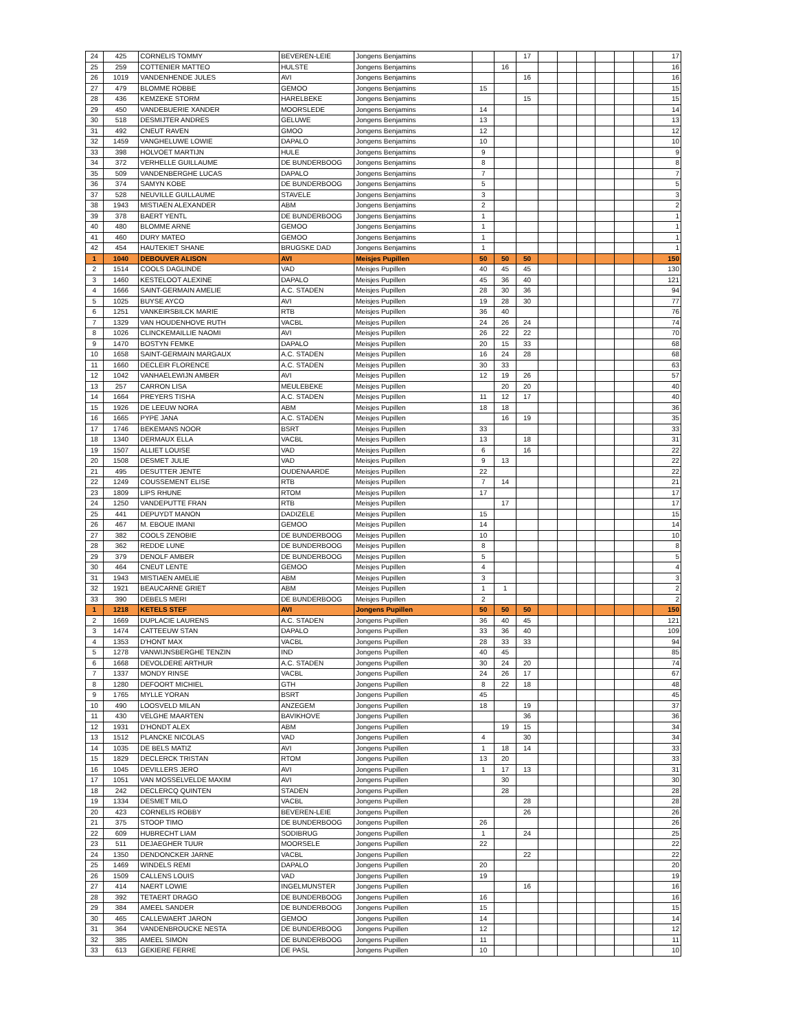| 24 | 425 | CORNELIS TOMMY | BEVEREN-LEIE | Jongens Benjamins | | | 17 | | | | | | | 17 |
| 25 | 259 | COTTENIER MATTEO | HULSTE | Jongens Benjamins | | 16 | | | | | | | | 16 |
| 26 | 1019 | VANDENHENDE JULES | AVI | Jongens Benjamins | | | 16 | | | | | | | 16 |
| 27 | 479 | BLOMME ROBBE | GEMOO | Jongens Benjamins | 15 | | | | | | | | | 15 |
| 28 | 436 | KEMZEKE STORM | HARELBEKE | Jongens Benjamins | | | 15 | | | | | | | 15 |
| 29 | 450 | VANDEBUERIE XANDER | MOORSLEDE | Jongens Benjamins | 14 | | | | | | | | | 14 |
| 30 | 518 | DESMIJTER ANDRES | GELUWE | Jongens Benjamins | 13 | | | | | | | | | 13 |
| 31 | 492 | CNEUT RAVEN | GMOO | Jongens Benjamins | 12 | | | | | | | | | 12 |
| 32 | 1459 | VANGHELUWE LOWIE | DAPALO | Jongens Benjamins | 10 | | | | | | | | | 10 |
| 33 | 398 | HOLVOET MARTIJN | HULE | Jongens Benjamins | 9 | | | | | | | | | 9 |
| 34 | 372 | VERHELLE GUILLAUME | DE BUNDERBOOG | Jongens Benjamins | 8 | | | | | | | | | 8 |
| 35 | 509 | VANDENBERGHE LUCAS | DAPALO | Jongens Benjamins | 7 | | | | | | | | | 7 |
| 36 | 374 | SAMYN KOBE | DE BUNDERBOOG | Jongens Benjamins | 5 | | | | | | | | | 5 |
| 37 | 528 | NEUVILLE GUILLAUME | STAVELE | Jongens Benjamins | 3 | | | | | | | | | 3 |
| 38 | 1943 | MISTIAEN ALEXANDER | ABM | Jongens Benjamins | 2 | | | | | | | | | 2 |
| 39 | 378 | BAERT YENTL | DE BUNDERBOOG | Jongens Benjamins | 1 | | | | | | | | | 1 |
| 40 | 480 | BLOMME ARNE | GEMOO | Jongens Benjamins | 1 | | | | | | | | | 1 |
| 41 | 460 | DURY MATEO | GEMOO | Jongens Benjamins | 1 | | | | | | | | | 1 |
| 42 | 454 | HAUTEKIET SHANE | BRUGSKE DAD | Jongens Benjamins | 1 | | | | | | | | | 1 |
| 1 | 1040 | DEBOUVER ALISON | AVI | Meisjes Pupillen | 50 | 50 | 50 | | | | | | | 150 |
| 2 | 1514 | COOLS DAGLINDE | VAD | Meisjes Pupillen | 40 | 45 | 45 | | | | | | | 130 |
| 3 | 1460 | KESTELOOT ALEXINE | DAPALO | Meisjes Pupillen | 45 | 36 | 40 | | | | | | | 121 |
| 4 | 1666 | SAINT-GERMAIN AMELIE | A.C. STADEN | Meisjes Pupillen | 28 | 30 | 36 | | | | | | | 94 |
| 5 | 1025 | BUYSE AYCO | AVI | Meisjes Pupillen | 19 | 28 | 30 | | | | | | | 77 |
| 6 | 1251 | VANKEIRSBILCK MARIE | RTB | Meisjes Pupillen | 36 | 40 | | | | | | | | 76 |
| 7 | 1329 | VAN HOUDENHOVE RUTH | VACBL | Meisjes Pupillen | 24 | 26 | 24 | | | | | | | 74 |
| 8 | 1026 | CLINCKEMAILLIE NAOMI | AVI | Meisjes Pupillen | 26 | 22 | 22 | | | | | | | 70 |
| 9 | 1470 | BOSTYN FEMKE | DAPALO | Meisjes Pupillen | 20 | 15 | 33 | | | | | | | 68 |
| 10 | 1658 | SAINT-GERMAIN MARGAUX | A.C. STADEN | Meisjes Pupillen | 16 | 24 | 28 | | | | | | | 68 |
| 11 | 1660 | DECLEIR FLORENCE | A.C. STADEN | Meisjes Pupillen | 30 | 33 | | | | | | | | 63 |
| 12 | 1042 | VANHAELEWIJN AMBER | AVI | Meisjes Pupillen | 12 | 19 | 26 | | | | | | | 57 |
| 13 | 257 | CARRON LISA | MEULEBEKE | Meisjes Pupillen | | 20 | 20 | | | | | | | 40 |
| 14 | 1664 | PREYERS TISHA | A.C. STADEN | Meisjes Pupillen | 11 | 12 | 17 | | | | | | | 40 |
| 15 | 1926 | DE LEEUW NORA | ABM | Meisjes Pupillen | 18 | 18 | | | | | | | | 36 |
| 16 | 1665 | PYPE JANA | A.C. STADEN | Meisjes Pupillen | | 16 | 19 | | | | | | | 35 |
| 17 | 1746 | BEKEMANS NOOR | BSRT | Meisjes Pupillen | 33 | | | | | | | | | 33 |
| 18 | 1340 | DERMAUX ELLA | VACBL | Meisjes Pupillen | 13 | | 18 | | | | | | | 31 |
| 19 | 1507 | ALLIET LOUISE | VAD | Meisjes Pupillen | 6 | | 16 | | | | | | | 22 |
| 20 | 1508 | DESMET JULIE | VAD | Meisjes Pupillen | 9 | 13 | | | | | | | | 22 |
| 21 | 495 | DESUTTER JENTE | OUDENAARDE | Meisjes Pupillen | 22 | | | | | | | | | 22 |
| 22 | 1249 | COUSSEMENT ELISE | RTB | Meisjes Pupillen | 7 | 14 | | | | | | | | 21 |
| 23 | 1809 | LIPS RHUNE | RTOM | Meisjes Pupillen | 17 | | | | | | | | | 17 |
| 24 | 1250 | VANDEPUTTE FRAN | RTB | Meisjes Pupillen | | 17 | | | | | | | | 17 |
| 25 | 441 | DEPUYDT MANON | DADIZELE | Meisjes Pupillen | 15 | | | | | | | | | 15 |
| 26 | 467 | M. EBOUE IMANI | GEMOO | Meisjes Pupillen | 14 | | | | | | | | | 14 |
| 27 | 382 | COOLS ZENOBIE | DE BUNDERBOOG | Meisjes Pupillen | 10 | | | | | | | | | 10 |
| 28 | 362 | REDDE LUNE | DE BUNDERBOOG | Meisjes Pupillen | 8 | | | | | | | | | 8 |
| 29 | 379 | DENOLF AMBER | DE BUNDERBOOG | Meisjes Pupillen | 5 | | | | | | | | | 5 |
| 30 | 464 | CNEUT LENTE | GEMOO | Meisjes Pupillen | 4 | | | | | | | | | 4 |
| 31 | 1943 | MISTIAEN AMELIE | ABM | Meisjes Pupillen | 3 | | | | | | | | | 3 |
| 32 | 1921 | BEAUCARNE GRIET | ABM | Meisjes Pupillen | 1 | 1 | | | | | | | | 2 |
| 33 | 390 | DEBELS MERI | DE BUNDERBOOG | Meisjes Pupillen | 2 | | | | | | | | | 2 |
| 1 | 1218 | KETELS STEF | AVI | Jongens Pupillen | 50 | 50 | 50 | | | | | | | 150 |
| 2 | 1669 | DUPLACIE LAURENS | A.C. STADEN | Jongens Pupillen | 36 | 40 | 45 | | | | | | | 121 |
| 3 | 1474 | CATTEEUW STAN | DAPALO | Jongens Pupillen | 33 | 36 | 40 | | | | | | | 109 |
| 4 | 1353 | D'HONT MAX | VACBL | Jongens Pupillen | 28 | 33 | 33 | | | | | | | 94 |
| 5 | 1278 | VANWIJNSBERGHE TENZIN | IND | Jongens Pupillen | 40 | 45 | | | | | | | | 85 |
| 6 | 1668 | DEVOLDERE ARTHUR | A.C. STADEN | Jongens Pupillen | 30 | 24 | 20 | | | | | | | 74 |
| 7 | 1337 | MONDY RINSE | VACBL | Jongens Pupillen | 24 | 26 | 17 | | | | | | | 67 |
| 8 | 1280 | DEFOORT MICHIEL | GTH | Jongens Pupillen | 8 | 22 | 18 | | | | | | | 48 |
| 9 | 1765 | MYLLE YORAN | BSRT | Jongens Pupillen | 45 | | | | | | | | | 45 |
| 10 | 490 | LOOSVELD MILAN | ANZEGEM | Jongens Pupillen | 18 | | 19 | | | | | | | 37 |
| 11 | 430 | VELGHE MAARTEN | BAVIKHOVE | Jongens Pupillen | | | 36 | | | | | | | 36 |
| 12 | 1931 | D'HONDT ALEX | ABM | Jongens Pupillen | | 19 | 15 | | | | | | | 34 |
| 13 | 1512 | PLANCKE NICOLAS | VAD | Jongens Pupillen | 4 | | 30 | | | | | | | 34 |
| 14 | 1035 | DE BELS MATIZ | AVI | Jongens Pupillen | 1 | 18 | 14 | | | | | | | 33 |
| 15 | 1829 | DECLERCK TRISTAN | RTOM | Jongens Pupillen | 13 | 20 | | | | | | | | 33 |
| 16 | 1045 | DEVILLERS JERO | AVI | Jongens Pupillen | 1 | 17 | 13 | | | | | | | 31 |
| 17 | 1051 | VAN MOSSELVELDE MAXIM | AVI | Jongens Pupillen | | 30 | | | | | | | | 30 |
| 18 | 242 | DECLERCQ QUINTEN | STADEN | Jongens Pupillen | | 28 | | | | | | | | 28 |
| 19 | 1334 | DESMET MILO | VACBL | Jongens Pupillen | | | 28 | | | | | | | 28 |
| 20 | 423 | CORNELIS ROBBY | BEVEREN-LEIE | Jongens Pupillen | | | 26 | | | | | | | 26 |
| 21 | 375 | STOOP TIMO | DE BUNDERBOOG | Jongens Pupillen | 26 | | | | | | | | | 26 |
| 22 | 609 | HUBRECHT LIAM | SODIBRUG | Jongens Pupillen | 1 | | 24 | | | | | | | 25 |
| 23 | 511 | DEJAEGHER TUUR | MOORSELE | Jongens Pupillen | 22 | | | | | | | | | 22 |
| 24 | 1350 | DENDONCKER JARNE | VACBL | Jongens Pupillen | | | 22 | | | | | | | 22 |
| 25 | 1469 | WINDELS REMI | DAPALO | Jongens Pupillen | 20 | | | | | | | | | 20 |
| 26 | 1509 | CALLENS LOUIS | VAD | Jongens Pupillen | 19 | | | | | | | | | 19 |
| 27 | 414 | NAERT LOWIE | INGELMUNSTER | Jongens Pupillen | | | 16 | | | | | | | 16 |
| 28 | 392 | TETAERT DRAGO | DE BUNDERBOOG | Jongens Pupillen | 16 | | | | | | | | | 16 |
| 29 | 384 | AMEEL SANDER | DE BUNDERBOOG | Jongens Pupillen | 15 | | | | | | | | | 15 |
| 30 | 465 | CALLEWAERT JARON | GEMOO | Jongens Pupillen | 14 | | | | | | | | | 14 |
| 31 | 364 | VANDENBROUCKE NESTA | DE BUNDERBOOG | Jongens Pupillen | 12 | | | | | | | | | 12 |
| 32 | 385 | AMEEL SIMON | DE BUNDERBOOG | Jongens Pupillen | 11 | | | | | | | | | 11 |
| 33 | 613 | GEKIERE FERRE | DE PASL | Jongens Pupillen | 10 | | | | | | | | | 10 |